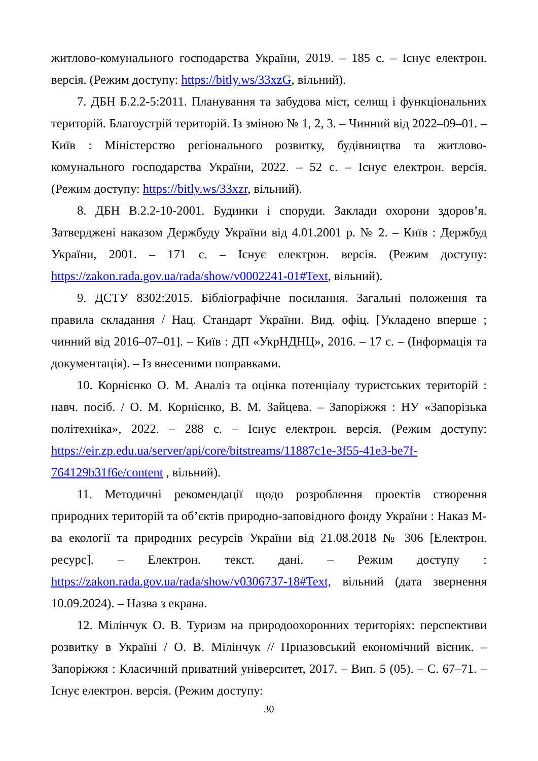житлово-комунального господарства України, 2019. – 185 с. – Існує електрон. версія. (Режим доступу: https://bitly.ws/33xzG, вільний).
7. ДБН Б.2.2-5:2011. Планування та забудова міст, селищ і функціональних територій. Благоустрій територій. Із зміною № 1, 2, 3. – Чинний від 2022–09–01. – Київ : Міністерство регіонального розвитку, будівництва та житлово-комунального господарства України, 2022. – 52 с. – Існує електрон. версія. (Режим доступу: https://bitly.ws/33xzr, вільний).
8. ДБН В.2.2-10-2001. Будинки і споруди. Заклади охорони здоров’я. Затверджені наказом Держбуду України від 4.01.2001 р. № 2. – Київ : Держбуд України, 2001. – 171 с. – Існує електрон. версія. (Режим доступу: https://zakon.rada.gov.ua/rada/show/v0002241-01#Text, вільний).
9. ДСТУ 8302:2015. Бібліографічне посилання. Загальні положення та правила складання / Нац. Стандарт України. Вид. офіц. [Укладено вперше ; чинний від 2016–07–01]. – Київ : ДП «УкрНДНЦ», 2016. – 17 с. – (Інформація та документація). – Із внесеними поправками.
10. Корнієнко О. М. Аналіз та оцінка потенціалу туристських територій : навч. посіб. / О. М. Корнієнко, В. М. Зайцева. – Запоріжжя : НУ «Запорізька політехніка», 2022. – 288 с. – Існує електрон. версія. (Режим доступу: https://eir.zp.edu.ua/server/api/core/bitstreams/11887c1e-3f55-41e3-be7f-764129b31f6e/content , вільний).
11. Методичні рекомендації щодо розроблення проектів створення природних територій та об’єктів природно-заповідного фонду України : Наказ М-ва екології та природних ресурсів України від 21.08.2018 № 306 [Електрон. ресурс]. – Електрон. текст. дані. – Режим доступу : https://zakon.rada.gov.ua/rada/show/v0306737-18#Text, вільний (дата звернення 10.09.2024). – Назва з екрана.
12. Мілінчук О. В. Туризм на природоохоронних територіях: перспективи розвитку в Україні / О. В. Мілінчук // Приазовський економічний вісник. – Запоріжжя : Класичний приватний університет, 2017. – Вип. 5 (05). – С. 67–71. – Існує електрон. версія. (Режим доступу:
30